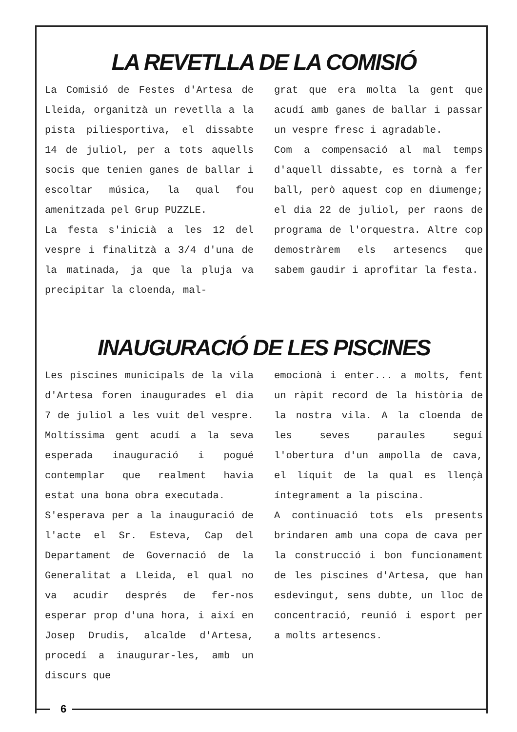LA REVETLLA DE LA COMISIÓ
La Comisió de Festes d'Artesa de Lleida, organitzà un revetlla a la pista piliesportiva, el dissabte 14 de juliol, per a tots aquells socis que tenien ganes de ballar i escoltar música, la qual fou amenitzada pel Grup PUZZLE.
La festa s'inicià a les 12 del vespre i finalitzà a 3/4 d'una de la matinada, ja que la pluja va precipitar la cloenda, mal-
grat que era molta la gent que acudí amb ganes de ballar i passar un vespre fresc i agradable.
Com a compensació al mal temps d'aquell dissabte, es tornà a fer ball, però aquest cop en diumenge; el dia 22 de juliol, per raons de programa de l'orquestra. Altre cop demostràrem els artesencs que sabem gaudir i aprofitar la festa.
INAUGURACIÓ DE LES PISCINES
Les piscines municipals de la vila d'Artesa foren inaugurades el dia 7 de juliol a les vuit del vespre. Moltíssima gent acudí a la seva esperada inauguració i pogué contemplar que realment havia estat una bona obra executada.
S'esperava per a la inauguració de l'acte el Sr. Esteva, Cap del Departament de Governació de la Generalitat a Lleida, el qual no va acudir després de fer-nos esperar prop d'una hora, i així en Josep Drudis, alcalde d'Artesa, procedí a inaugurar-les, amb un discurs que
emocionà i enter... a molts, fent un ràpit record de la història de la nostra vila. A la cloenda de les seves paraules seguí l'obertura d'un ampolla de cava, el líquit de la qual es llençà íntegrament a la piscina.
A continuació tots els presents brindaren amb una copa de cava per la construcció i bon funcionament de les piscines d'Artesa, que han esdevingut, sens dubte, un lloc de concentració, reunió i esport per a molts artesencs.
6